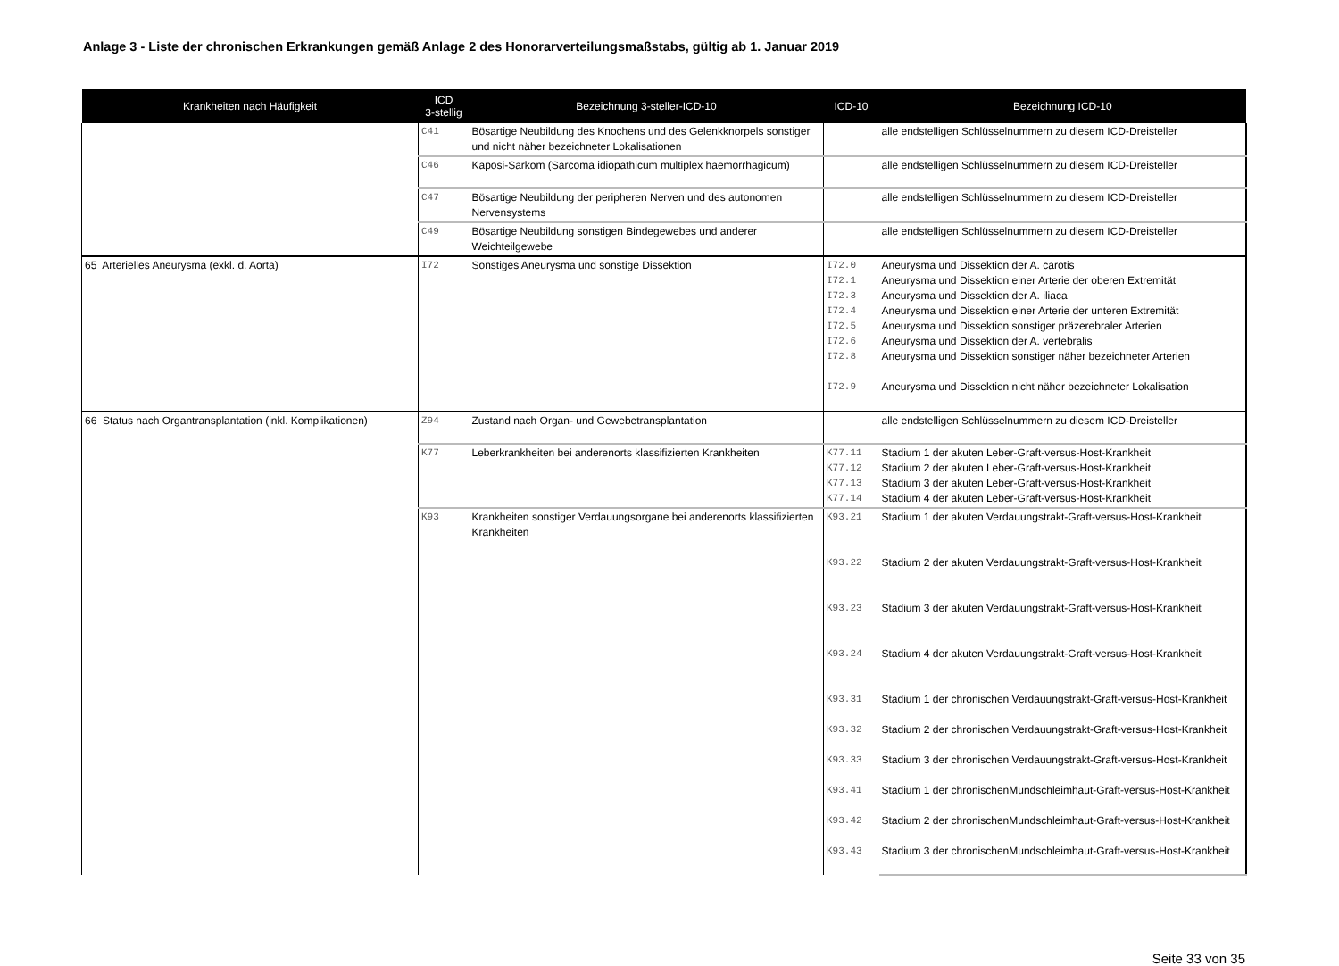Anlage 3 - Liste der chronischen Erkrankungen gemäß Anlage 2 des Honorarverteilungsmaßstabs, gültig ab 1. Januar 2019
| Krankheiten nach Häufigkeit | ICD 3-stellig | Bezeichnung 3-steller-ICD-10 | ICD-10 | Bezeichnung ICD-10 |
| --- | --- | --- | --- | --- |
| | C41 | Bösartige Neubildung des Knochens und des Gelenkknorpels sonstiger und nicht näher bezeichneter Lokalisationen | | alle endstelligen Schlüsselnummern zu diesem ICD-Dreisteller |
| | C46 | Kaposi-Sarkom (Sarcoma idiopathicum multiplex haemorrhagicum) | | alle endstelligen Schlüsselnummern zu diesem ICD-Dreisteller |
| | C47 | Bösartige Neubildung der peripheren Nerven und des autonomen Nervensystems | | alle endstelligen Schlüsselnummern zu diesem ICD-Dreisteller |
| | C49 | Bösartige Neubildung sonstigen Bindegewebes und anderer Weichteilgewebe | | alle endstelligen Schlüsselnummern zu diesem ICD-Dreisteller |
| 65 Arterielles Aneurysma (exkl. d. Aorta) | I72 | Sonstiges Aneurysma und sonstige Dissektion | I72.0 I72.1 I72.3 I72.4 I72.5 I72.6 I72.8 I72.9 | Aneurysma und Dissektion der A. carotis Aneurysma und Dissektion einer Arterie der oberen Extremität Aneurysma und Dissektion der A. iliaca Aneurysma und Dissektion einer Arterie der unteren Extremität Aneurysma und Dissektion sonstiger präzerebraler Arterien Aneurysma und Dissektion der A. vertebralis Aneurysma und Dissektion sonstiger näher bezeichneter Arterien Aneurysma und Dissektion nicht näher bezeichneter Lokalisation |
| 66 Status nach Organtransplantation (inkl. Komplikationen) | Z94 | Zustand nach Organ- und Gewebetransplantation | | alle endstelligen Schlüsselnummern zu diesem ICD-Dreisteller |
| | K77 | Leberkrankheiten bei anderenorts klassifizierten Krankheiten | K77.11 K77.12 K77.13 K77.14 | Stadium 1 der akuten Leber-Graft-versus-Host-Krankheit Stadium 2 der akuten Leber-Graft-versus-Host-Krankheit Stadium 3 der akuten Leber-Graft-versus-Host-Krankheit Stadium 4 der akuten Leber-Graft-versus-Host-Krankheit |
| | K93 | Krankheiten sonstiger Verdauungsorgane bei anderenorts klassifizierten Krankheiten | K93.21 K93.22 K93.23 K93.24 K93.31 K93.32 K93.33 K93.41 K93.42 K93.43 | Stadium 1 der akuten Verdauungstrakt-Graft-versus-Host-Krankheit Stadium 2 der akuten Verdauungstrakt-Graft-versus-Host-Krankheit Stadium 3 der akuten Verdauungstrakt-Graft-versus-Host-Krankheit Stadium 4 der akuten Verdauungstrakt-Graft-versus-Host-Krankheit Stadium 1 der chronischen Verdauungstrakt-Graft-versus-Host-Krankheit Stadium 2 der chronischen Verdauungstrakt-Graft-versus-Host-Krankheit Stadium 3 der chronischen Verdauungstrakt-Graft-versus-Host-Krankheit Stadium 1 der chronischenMundschleimhaut-Graft-versus-Host-Krankheit Stadium 2 der chronischenMundschleimhaut-Graft-versus-Host-Krankheit Stadium 3 der chronischenMundschleimhaut-Graft-versus-Host-Krankheit |
Seite 33 von 35